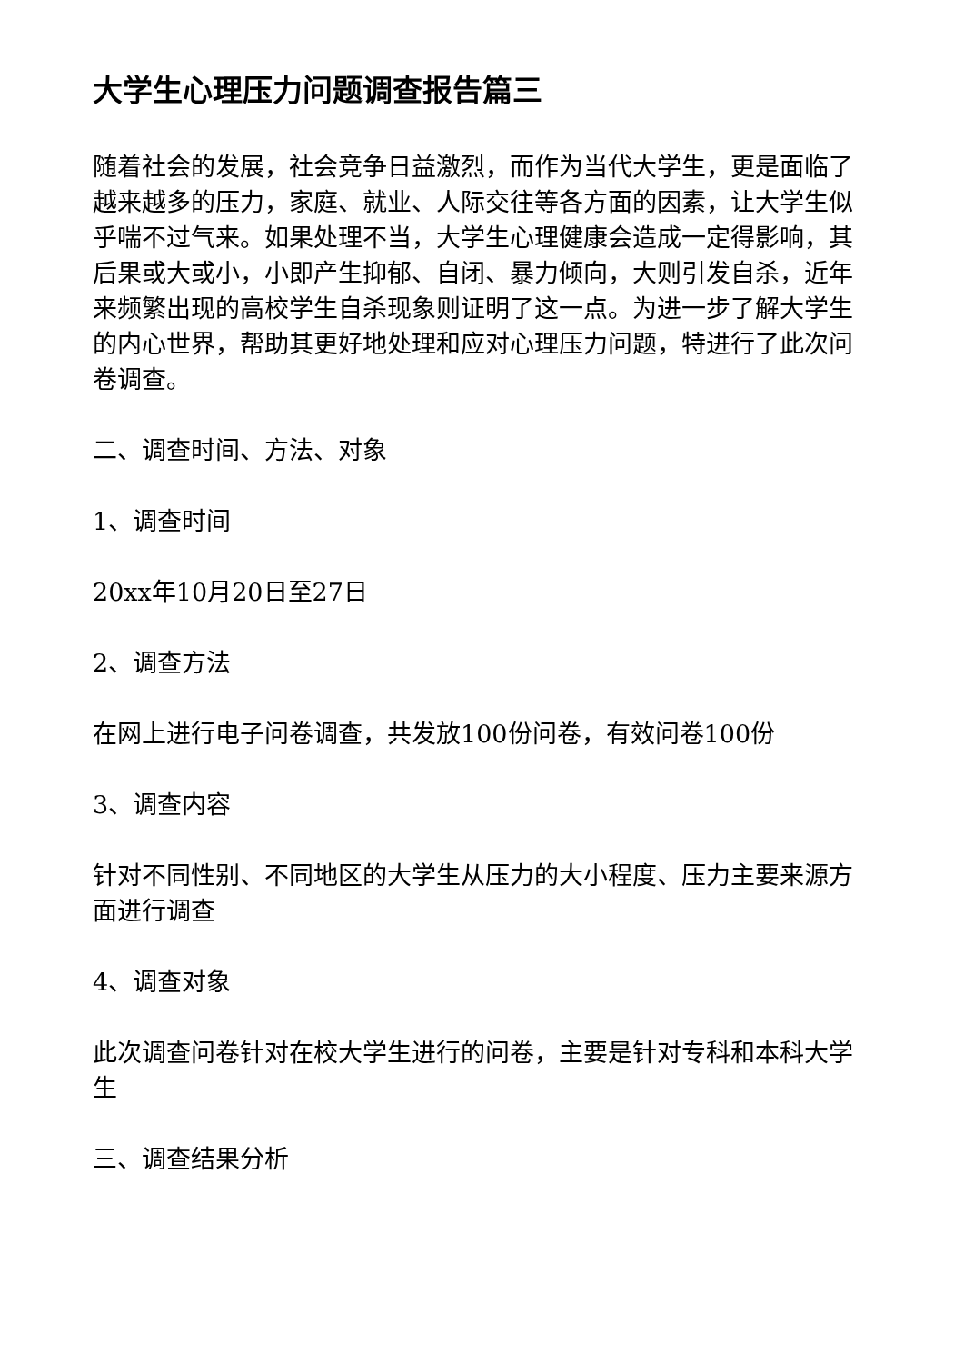大学生心理压力问题调查报告篇三
随着社会的发展，社会竞争日益激烈，而作为当代大学生，更是面临了越来越多的压力，家庭、就业、人际交往等各方面的因素，让大学生似乎喘不过气来。如果处理不当，大学生心理健康会造成一定得影响，其后果或大或小，小即产生抑郁、自闭、暴力倾向，大则引发自杀，近年来频繁出现的高校学生自杀现象则证明了这一点。为进一步了解大学生的内心世界，帮助其更好地处理和应对心理压力问题，特进行了此次问卷调查。
二、调查时间、方法、对象
1、调查时间
20xx年10月20日至27日
2、调查方法
在网上进行电子问卷调查，共发放100份问卷，有效问卷100份
3、调查内容
针对不同性别、不同地区的大学生从压力的大小程度、压力主要来源方面进行调查
4、调查对象
此次调查问卷针对在校大学生进行的问卷，主要是针对专科和本科大学生
三、调查结果分析